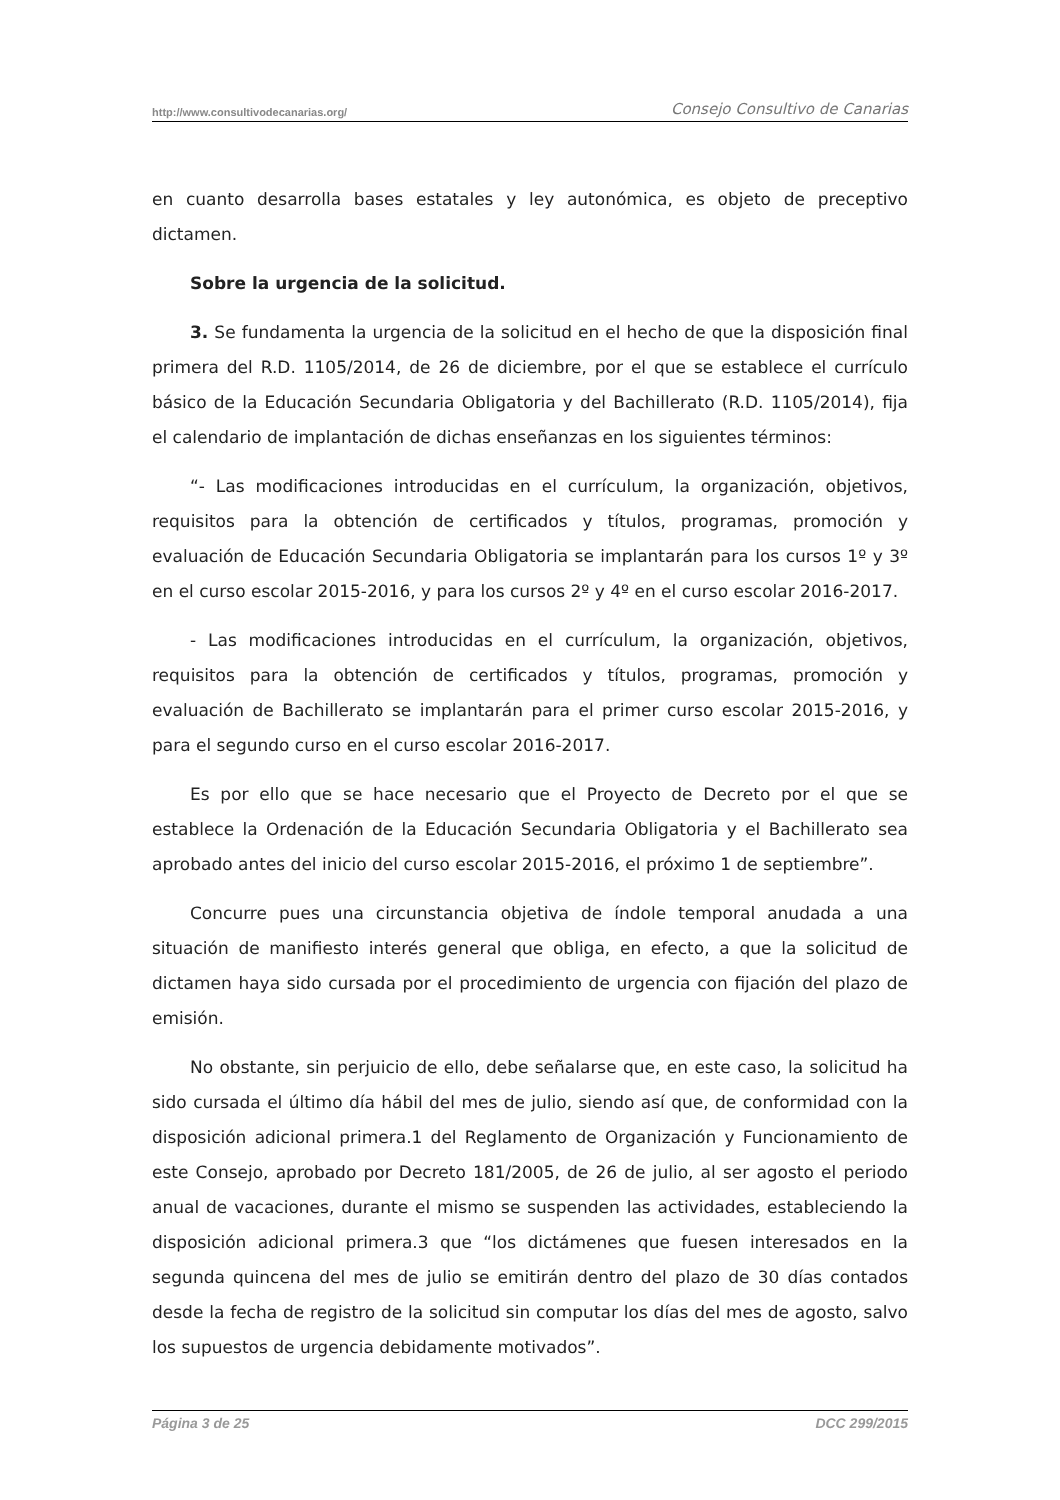http://www.consultivodecanarias.org/ Consejo Consultivo de Canarias
en cuanto desarrolla bases estatales y ley autonómica, es objeto de preceptivo dictamen.
Sobre la urgencia de la solicitud.
3. Se fundamenta la urgencia de la solicitud en el hecho de que la disposición final primera del R.D. 1105/2014, de 26 de diciembre, por el que se establece el currículo básico de la Educación Secundaria Obligatoria y del Bachillerato (R.D. 1105/2014), fija el calendario de implantación de dichas enseñanzas en los siguientes términos:
“- Las modificaciones introducidas en el currículum, la organización, objetivos, requisitos para la obtención de certificados y títulos, programas, promoción y evaluación de Educación Secundaria Obligatoria se implantarán para los cursos 1º y 3º en el curso escolar 2015-2016, y para los cursos 2º y 4º en el curso escolar 2016-2017.
- Las modificaciones introducidas en el currículum, la organización, objetivos, requisitos para la obtención de certificados y títulos, programas, promoción y evaluación de Bachillerato se implantarán para el primer curso escolar 2015-2016, y para el segundo curso en el curso escolar 2016-2017.
Es por ello que se hace necesario que el Proyecto de Decreto por el que se establece la Ordenación de la Educación Secundaria Obligatoria y el Bachillerato sea aprobado antes del inicio del curso escolar 2015-2016, el próximo 1 de septiembre”.
Concurre pues una circunstancia objetiva de índole temporal anudada a una situación de manifiesto interés general que obliga, en efecto, a que la solicitud de dictamen haya sido cursada por el procedimiento de urgencia con fijación del plazo de emisión.
No obstante, sin perjuicio de ello, debe señalarse que, en este caso, la solicitud ha sido cursada el último día hábil del mes de julio, siendo así que, de conformidad con la disposición adicional primera.1 del Reglamento de Organización y Funcionamiento de este Consejo, aprobado por Decreto 181/2005, de 26 de julio, al ser agosto el periodo anual de vacaciones, durante el mismo se suspenden las actividades, estableciendo la disposición adicional primera.3 que “los dictámenes que fuesen interesados en la segunda quincena del mes de julio se emitirán dentro del plazo de 30 días contados desde la fecha de registro de la solicitud sin computar los días del mes de agosto, salvo los supuestos de urgencia debidamente motivados”.
Página 3 de 25 DCC 299/2015